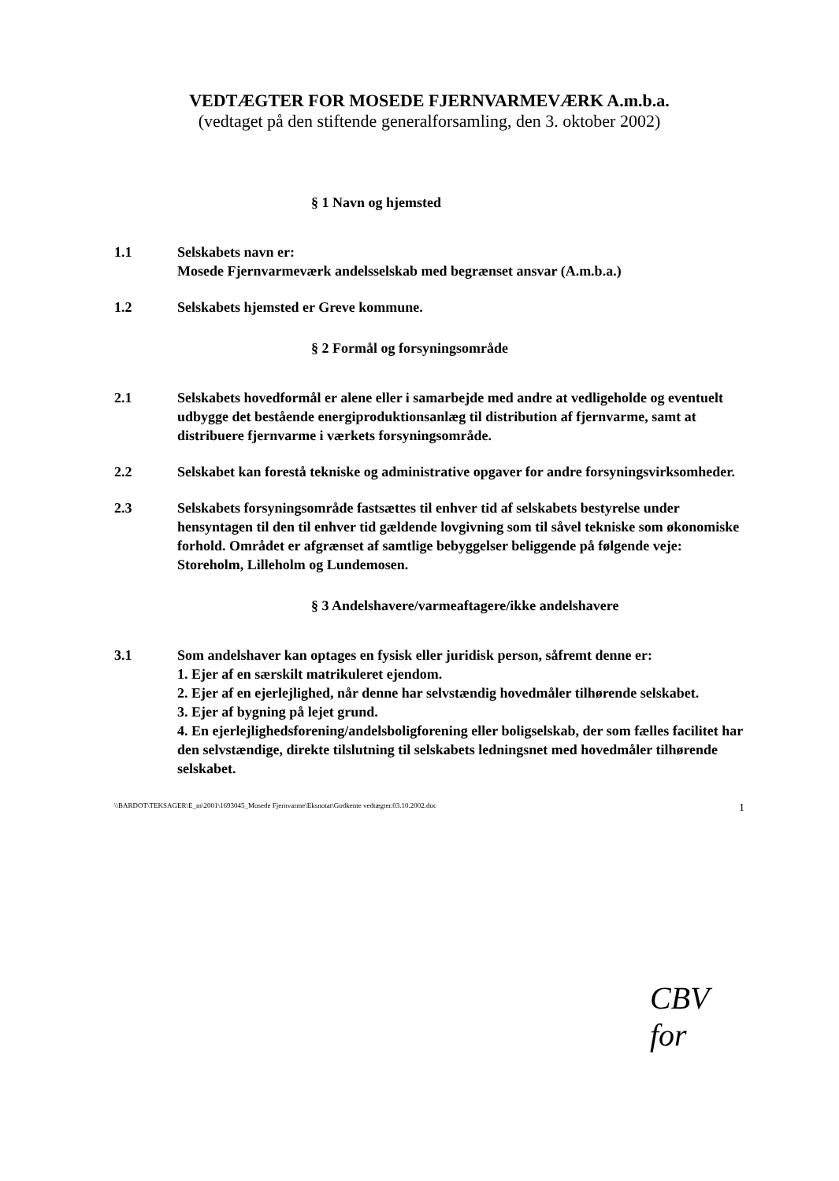VEDTÆGTER FOR MOSEDE FJERNVARMEVÆRK A.m.b.a.
(vedtaget på den stiftende generalforsamling, den 3. oktober 2002)
§ 1 Navn og hjemsted
1.1 Selskabets navn er:
Mosede Fjernvarmeværk andelsselskab med begrænset ansvar (A.m.b.a.)
1.2 Selskabets hjemsted er Greve kommune.
§ 2 Formål og forsyningsområde
2.1 Selskabets hovedformål er alene eller i samarbejde med andre at vedligeholde og eventuelt udbygge det bestående energiproduktionsanlæg til distribution af fjernvarme, samt at distribuere fjernvarme i værkets forsyningsområde.
2.2 Selskabet kan forestå tekniske og administrative opgaver for andre forsyningsvirksomheder.
2.3 Selskabets forsyningsområde fastsættes til enhver tid af selskabets bestyrelse under hensyntagen til den til enhver tid gældende lovgivning som til såvel tekniske som økonomiske forhold. Området er afgrænset af samtlige bebyggelser beliggende på følgende veje: Storeholm, Lilleholm og Lundemosen.
§ 3 Andelshavere/varmeaftagere/ikke andelshavere
3.1 Som andelshaver kan optages en fysisk eller juridisk person, såfremt denne er:
1. Ejer af en særskilt matrikuleret ejendom.
2. Ejer af en ejerlejlighed, når denne har selvstændig hovedmåler tilhørende selskabet.
3. Ejer af bygning på lejet grund.
4. En ejerlejlighedsforening/andelsboligforening eller boligselskab, der som fælles facilitet har den selvstændige, direkte tilslutning til selskabets ledningsnet med hovedmåler tilhørende selskabet.
\\BARDOT\TEKSAGER\E_m\2001\1693045_Mosede Fjernvarme\Eksnotat\Godkente vedtægter.03.10.2002.doc 1
CBV for